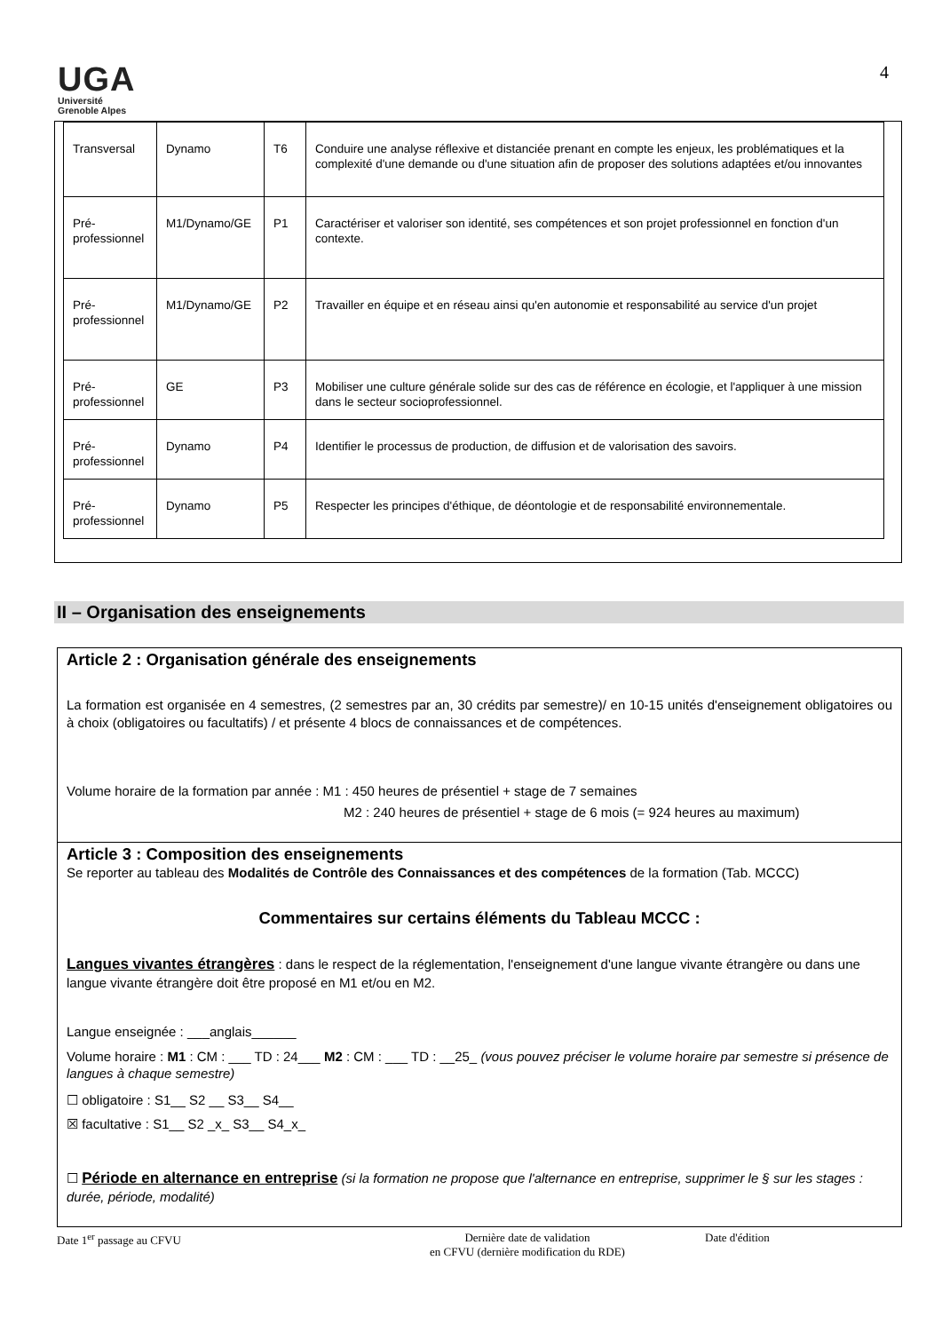UGA
Université
Grenoble Alpes
4
| Transversal | Dynamo | T6 | Conduire une analyse réflexive et distanciée prenant en compte les enjeux, les problématiques et la complexité d'une demande ou d'une situation afin de proposer des solutions adaptées et/ou innovantes |
| Pré-professionnel | M1/Dynamo/GE | P1 | Caractériser et valoriser son identité, ses compétences et son projet professionnel en fonction d'un contexte. |
| Pré-professionnel | M1/Dynamo/GE | P2 | Travailler en équipe et en réseau ainsi qu'en autonomie et responsabilité au service d'un projet |
| Pré-professionnel | GE | P3 | Mobiliser une culture générale solide sur des cas de référence en écologie, et l'appliquer à une mission dans le secteur socioprofessionnel. |
| Pré-professionnel | Dynamo | P4 | Identifier le processus de production, de diffusion et de valorisation des savoirs. |
| Pré-professionnel | Dynamo | P5 | Respecter les principes d'éthique, de déontologie et de responsabilité environnementale. |
II – Organisation des enseignements
Article 2 : Organisation générale des enseignements
La formation est organisée en 4 semestres, (2 semestres par an, 30 crédits par semestre)/ en 10-15 unités d'enseignement obligatoires ou à choix (obligatoires ou facultatifs) / et présente 4 blocs de connaissances et de compétences.
Volume horaire de la formation par année : M1 : 450 heures de présentiel + stage de 7 semaines
M2 : 240 heures de présentiel + stage de 6 mois (= 924 heures au maximum)
Article 3 : Composition des enseignements
Se reporter au tableau des Modalités de Contrôle des Connaissances et des compétences de la formation (Tab. MCCC)
Commentaires sur certains éléments du Tableau MCCC :
Langues vivantes étrangères : dans le respect de la réglementation, l'enseignement d'une langue vivante étrangère ou dans une langue vivante étrangère doit être proposé en M1 et/ou en M2.
Langue enseignée : ___anglais______
Volume horaire : M1 : CM : ___ TD : 24___ M2 : CM : ___ TD : __25_ (vous pouvez préciser le volume horaire par semestre si présence de langues à chaque semestre)
☐ obligatoire : S1__ S2 __ S3__ S4__
☒ facultative : S1__ S2 _x_ S3__ S4_x_
☐ Période en alternance en entreprise (si la formation ne propose que l'alternance en entreprise, supprimer le § sur les stages : durée, période, modalité)
Date 1<sup>er</sup> passage au CFVU Dernière date de validation
en CFVU (dernière modification du RDE)
Date d'édition